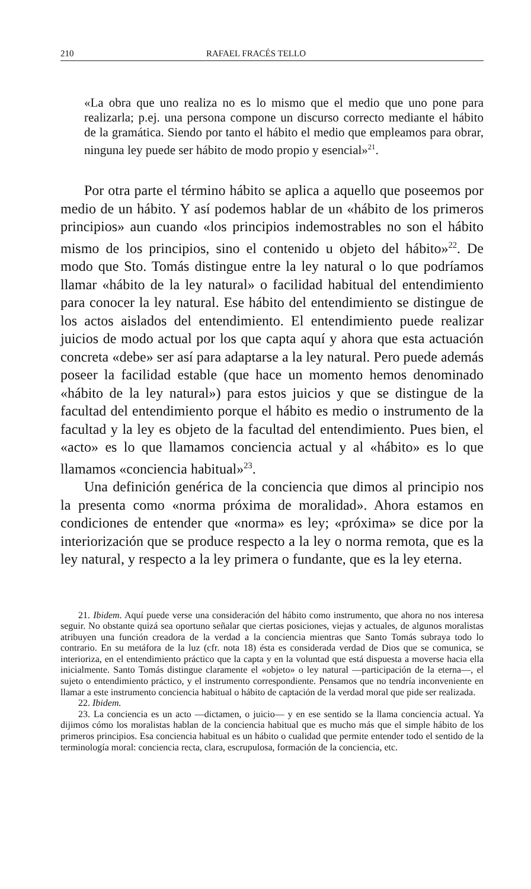210 RAFAEL FRACÉS TELLO
«La obra que uno realiza no es lo mismo que el medio que uno pone para realizarla; p.ej. una persona compone un discurso correcto mediante el hábito de la gramática. Siendo por tanto el hábito el medio que empleamos para obrar, ninguna ley puede ser hábito de modo propio y esencial»<sup>21</sup>.
Por otra parte el término hábito se aplica a aquello que poseemos por medio de un hábito. Y así podemos hablar de un «hábito de los primeros principios» aun cuando «los principios indemostrables no son el hábito mismo de los principios, sino el contenido u objeto del hábito»<sup>22</sup>. De modo que Sto. Tomás distingue entre la ley natural o lo que podríamos llamar «hábito de la ley natural» o facilidad habitual del entendimiento para conocer la ley natural. Ese hábito del entendimiento se distingue de los actos aislados del entendimiento. El entendimiento puede realizar juicios de modo actual por los que capta aquí y ahora que esta actuación concreta «debe» ser así para adaptarse a la ley natural. Pero puede además poseer la facilidad estable (que hace un momento hemos denominado «hábito de la ley natural») para estos juicios y que se distingue de la facultad del entendimiento porque el hábito es medio o instrumento de la facultad y la ley es objeto de la facultad del entendimiento. Pues bien, el «acto» es lo que llamamos conciencia actual y al «hábito» es lo que llamamos «conciencia habitual»<sup>23</sup>.
Una definición genérica de la conciencia que dimos al principio nos la presenta como «norma próxima de moralidad». Ahora estamos en condiciones de entender que «norma» es ley; «próxima» se dice por la interiorización que se produce respecto a la ley o norma remota, que es la ley natural, y respecto a la ley primera o fundante, que es la ley eterna.
21. Ibidem. Aquí puede verse una consideración del hábito como instrumento, que ahora no nos interesa seguir. No obstante quizá sea oportuno señalar que ciertas posiciones, viejas y actuales, de algunos moralistas atribuyen una función creadora de la verdad a la conciencia mientras que Santo Tomás subraya todo lo contrario. En su metáfora de la luz (cfr. nota 18) ésta es considerada verdad de Dios que se comunica, se interioriza, en el entendimiento práctico que la capta y en la voluntad que está dispuesta a moverse hacia ella inicialmente. Santo Tomás distingue claramente el «objeto» o ley natural —participación de la eterna—, el sujeto o entendimiento práctico, y el instrumento correspondiente. Pensamos que no tendría inconveniente en llamar a este instrumento conciencia habitual o hábito de captación de la verdad moral que pide ser realizada.
22. Ibidem.
23. La conciencia es un acto —dictamen, o juicio— y en ese sentido se la llama conciencia actual. Ya dijimos cómo los moralistas hablan de la conciencia habitual que es mucho más que el simple hábito de los primeros principios. Esa conciencia habitual es un hábito o cualidad que permite entender todo el sentido de la terminología moral: conciencia recta, clara, escrupulosa, formación de la conciencia, etc.